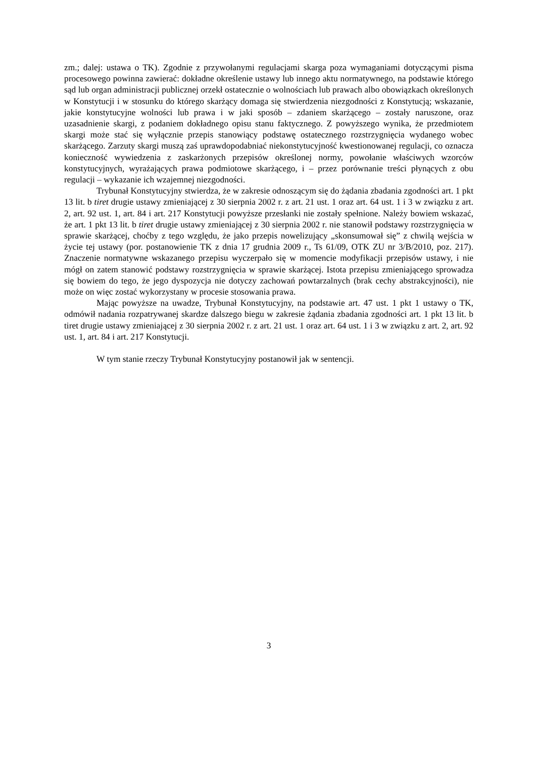zm.; dalej: ustawa o TK). Zgodnie z przywołanymi regulacjami skarga poza wymaganiami dotyczącymi pisma procesowego powinna zawierać: dokładne określenie ustawy lub innego aktu normatywnego, na podstawie którego sąd lub organ administracji publicznej orzekł ostatecznie o wolnościach lub prawach albo obowiązkach określonych w Konstytucji i w stosunku do którego skarżący domaga się stwierdzenia niezgodności z Konstytucją; wskazanie, jakie konstytucyjne wolności lub prawa i w jaki sposób – zdaniem skarżącego – zostały naruszone, oraz uzasadnienie skargi, z podaniem dokładnego opisu stanu faktycznego. Z powyższego wynika, że przedmiotem skargi może stać się wyłącznie przepis stanowiący podstawę ostatecznego rozstrzygnięcia wydanego wobec skarżącego. Zarzuty skargi muszą zaś uprawdopodabniać niekonstytucyjność kwestionowanej regulacji, co oznacza konieczność wywiedzenia z zaskarżonych przepisów określonej normy, powołanie właściwych wzorców konstytucyjnych, wyrażających prawa podmiotowe skarżącego, i – przez porównanie treści płynących z obu regulacji – wykazanie ich wzajemnej niezgodności.
Trybunał Konstytucyjny stwierdza, że w zakresie odnoszącym się do żądania zbadania zgodności art. 1 pkt 13 lit. b tiret drugie ustawy zmieniającej z 30 sierpnia 2002 r. z art. 21 ust. 1 oraz art. 64 ust. 1 i 3 w związku z art. 2, art. 92 ust. 1, art. 84 i art. 217 Konstytucji powyższe przesłanki nie zostały spełnione. Należy bowiem wskazać, że art. 1 pkt 13 lit. b tiret drugie ustawy zmieniającej z 30 sierpnia 2002 r. nie stanowił podstawy rozstrzygnięcia w sprawie skarżącej, choćby z tego względu, że jako przepis nowelizujący „skonsumował się” z chwilą wejścia w życie tej ustawy (por. postanowienie TK z dnia 17 grudnia 2009 r., Ts 61/09, OTK ZU nr 3/B/2010, poz. 217). Znaczenie normatywne wskazanego przepisu wyczerpało się w momencie modyfikacji przepisów ustawy, i nie mógł on zatem stanowić podstawy rozstrzygnięcia w sprawie skarżącej. Istota przepisu zmieniającego sprowadza się bowiem do tego, że jego dyspozycja nie dotyczy zachowań powtarzalnych (brak cechy abstrakcyjności), nie może on więc zostać wykorzystany w procesie stosowania prawa.
Mając powyższe na uwadze, Trybunał Konstytucyjny, na podstawie art. 47 ust. 1 pkt 1 ustawy o TK, odmówił nadania rozpatrywanej skardze dalszego biegu w zakresie żądania zbadania zgodności art. 1 pkt 13 lit. b tiret drugie ustawy zmieniającej z 30 sierpnia 2002 r. z art. 21 ust. 1 oraz art. 64 ust. 1 i 3 w związku z art. 2, art. 92 ust. 1, art. 84 i art. 217 Konstytucji.
W tym stanie rzeczy Trybunał Konstytucyjny postanowił jak w sentencji.
3